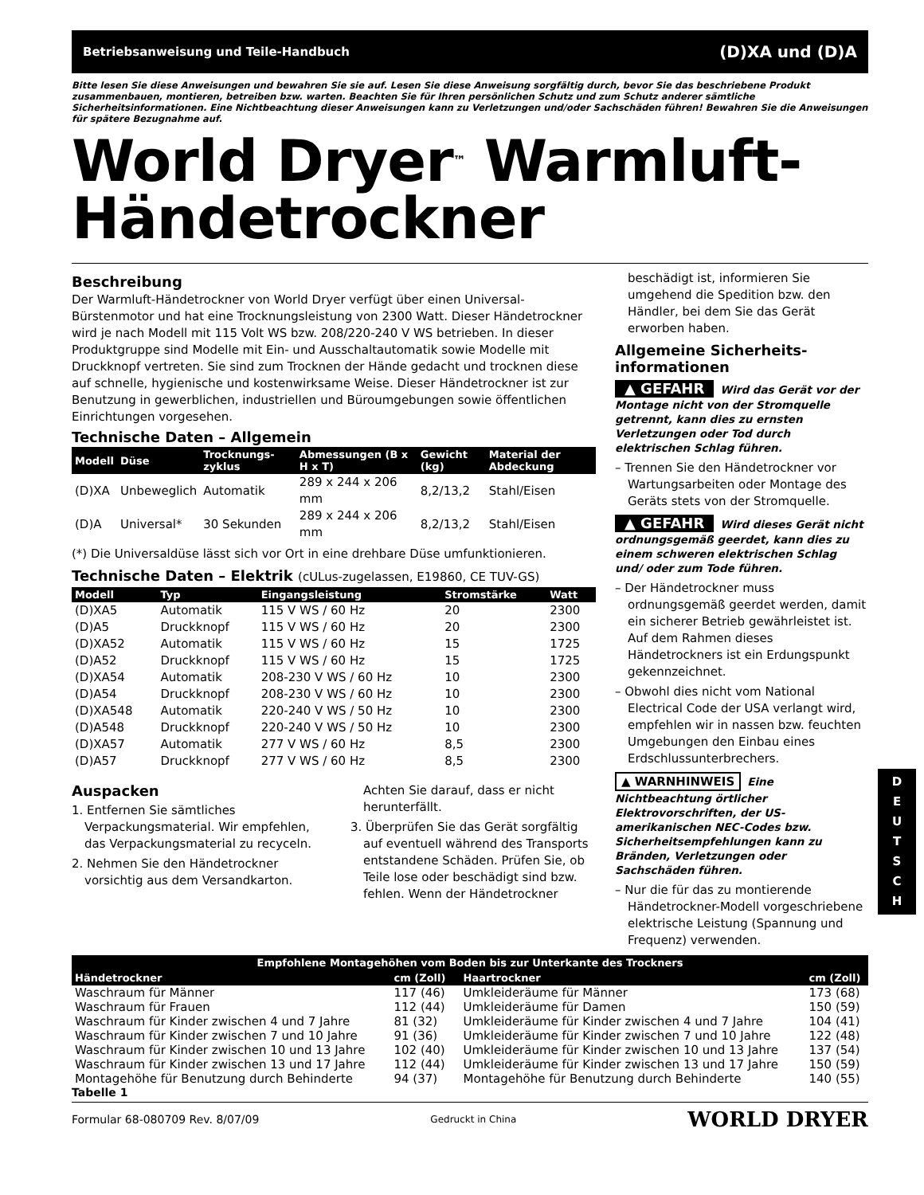Betriebsanweisung und Teile-Handbuch (D)XA und (D)A
Bitte lesen Sie diese Anweisungen und bewahren Sie sie auf. Lesen Sie diese Anweisung sorgfältig durch, bevor Sie das beschriebene Produkt zusammenbauen, montieren, betreiben bzw. warten. Beachten Sie für Ihren persönlichen Schutz und zum Schutz anderer sämtliche Sicherheitsinformationen. Eine Nichtbeachtung dieser Anweisungen kann zu Verletzungen und/oder Sachschäden führen! Bewahren Sie die Anweisungen für spätere Bezugnahme auf.
World Dryer<sup>™</sup> Warmluft-Händetrockner
Beschreibung
Der Warmluft-Händetrockner von World Dryer verfügt über einen Universal-Bürstenmotor und hat eine Trocknungsleistung von 2300 Watt. Dieser Händetrockner wird je nach Modell mit 115 Volt WS bzw. 208/220-240 V WS betrieben. In dieser Produktgruppe sind Modelle mit Ein- und Ausschaltautomatik sowie Modelle mit Druckknopf vertreten. Sie sind zum Trocknen der Hände gedacht und trocknen diese auf schnelle, hygienische und kostenwirksame Weise. Dieser Händetrockner ist zur Benutzung in gewerblichen, industriellen und Büroumgebungen sowie öffentlichen Einrichtungen vorgesehen.
Technische Daten – Allgemein
| Modell | Düse | Trocknungs-zyklus | Abmessungen (B x H x T) | Gewicht (kg) | Material der Abdeckung |
| --- | --- | --- | --- | --- | --- |
| (D)XA | Unbeweglich | Automatik | 289 x 244 x 206 mm | 8,2/13,2 | Stahl/Eisen |
| (D)A | Universal* | 30 Sekunden | 289 x 244 x 206 mm | 8,2/13,2 | Stahl/Eisen |
(*) Die Universaldüse lässt sich vor Ort in eine drehbare Düse umfunktionieren.
Technische Daten – Elektrik (cULus-zugelassen, E19860, CE TUV-GS)
| Modell | Typ | Eingangsleistung | Stromstärke | Watt |
| --- | --- | --- | --- | --- |
| (D)XA5 | Automatik | 115 V WS / 60 Hz | 20 | 2300 |
| (D)A5 | Druckknopf | 115 V WS / 60 Hz | 20 | 2300 |
| (D)XA52 | Automatik | 115 V WS / 60 Hz | 15 | 1725 |
| (D)A52 | Druckknopf | 115 V WS / 60 Hz | 15 | 1725 |
| (D)XA54 | Automatik | 208-230 V WS / 60 Hz | 10 | 2300 |
| (D)A54 | Druckknopf | 208-230 V WS / 60 Hz | 10 | 2300 |
| (D)XA548 | Automatik | 220-240 V WS / 50 Hz | 10 | 2300 |
| (D)A548 | Druckknopf | 220-240 V WS / 50 Hz | 10 | 2300 |
| (D)XA57 | Automatik | 277 V WS / 60 Hz | 8,5 | 2300 |
| (D)A57 | Druckknopf | 277 V WS / 60 Hz | 8,5 | 2300 |
Auspacken
1. Entfernen Sie sämtliches Verpackungsmaterial. Wir empfehlen, das Verpackungsmaterial zu recyceln.
2. Nehmen Sie den Händetrockner vorsichtig aus dem Versandkarton.
Achten Sie darauf, dass er nicht herunterfällt.
3. Überprüfen Sie das Gerät sorgfältig auf eventuell während des Transports entstandene Schäden. Prüfen Sie, ob Teile lose oder beschädigt sind bzw. fehlen. Wenn der Händetrockner
beschädigt ist, informieren Sie umgehend die Spedition bzw. den Händler, bei dem Sie das Gerät erworben haben.
Allgemeine Sicherheits-informationen
▲ GEFAHR Wird das Gerät vor der Montage nicht von der Stromquelle getrennt, kann dies zu ernsten Verletzungen oder Tod durch elektrischen Schlag führen.
– Trennen Sie den Händetrockner vor Wartungsarbeiten oder Montage des Geräts stets von der Stromquelle.
▲ GEFAHR Wird dieses Gerät nicht ordnungsgemäß geerdet, kann dies zu einem schweren elektrischen Schlag und/ oder zum Tode führen.
– Der Händetrockner muss ordnungsgemäß geerdet werden, damit ein sicherer Betrieb gewährleistet ist. Auf dem Rahmen dieses Händetrockners ist ein Erdungspunkt gekennzeichnet.
– Obwohl dies nicht vom National Electrical Code der USA verlangt wird, empfehlen wir in nassen bzw. feuchten Umgebungen den Einbau eines Erdschlussunterbrechers.
▲ WARNHINWEIS Eine Nichtbeachtung örtlicher Elektrovorschriften, der US-amerikanischen NEC-Codes bzw. Sicherheitsempfehlungen kann zu Bränden, Verletzungen oder Sachschäden führen.
– Nur die für das zu montierende Händetrockner-Modell vorgeschriebene elektrische Leistung (Spannung und Frequenz) verwenden.
D
E
U
T
S
C
H
| Empfohlene Montagehöhen vom Boden bis zur Unterkante des Trockners | | | | |
| --- | --- | --- | --- | --- |
| Händetrockner | cm (Zoll) | | Haartrockner | cm (Zoll) |
| Waschraum für Männer | 117 (46) | | Umkleideräume für Männer | 173 (68) |
| Waschraum für Frauen | 112 (44) | | Umkleideräume für Damen | 150 (59) |
| Waschraum für Kinder zwischen 4 und 7 Jahre | 81 (32) | | Umkleideräume für Kinder zwischen 4 und 7 Jahre | 104 (41) |
| Waschraum für Kinder zwischen 7 und 10 Jahre | 91 (36) | | Umkleideräume für Kinder zwischen 7 und 10 Jahre | 122 (48) |
| Waschraum für Kinder zwischen 10 und 13 Jahre | 102 (40) | | Umkleideräume für Kinder zwischen 10 und 13 Jahre | 137 (54) |
| Waschraum für Kinder zwischen 13 und 17 Jahre | 112 (44) | | Umkleideräume für Kinder zwischen 13 und 17 Jahre | 150 (59) |
| Montagehöhe für Benutzung durch Behinderte | 94 (37) | | Montagehöhe für Benutzung durch Behinderte | 140 (55) |
Tabelle 1
Formular 68-080709 Rev. 8/07/09 Gedruckt in China WORLD DRYER